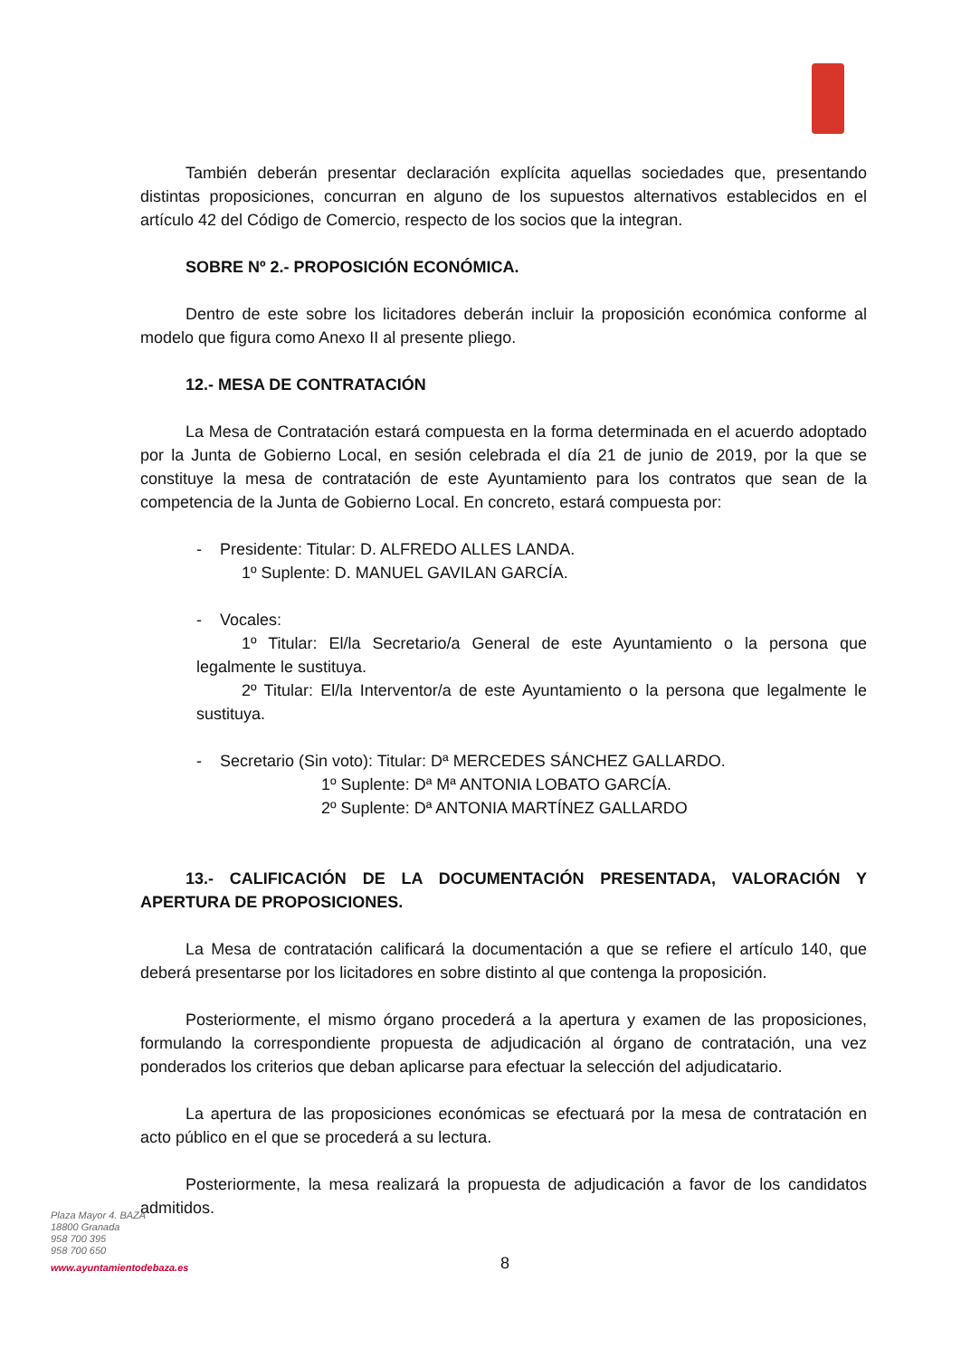También deberán presentar declaración explícita aquellas sociedades que, presentando distintas proposiciones, concurran en alguno de los supuestos alternativos establecidos en el artículo 42 del Código de Comercio, respecto de los socios que la integran.
SOBRE Nº 2.- PROPOSICIÓN ECONÓMICA.
Dentro de este sobre los licitadores deberán incluir la proposición económica conforme al modelo que figura como Anexo II al presente pliego.
12.- MESA DE CONTRATACIÓN
La Mesa de Contratación estará compuesta en la forma determinada en el acuerdo adoptado por la Junta de Gobierno Local, en sesión celebrada el día 21 de junio de 2019, por la que se constituye la mesa de contratación de este Ayuntamiento para los contratos que sean de la competencia de la Junta de Gobierno Local. En concreto, estará compuesta por:
- Presidente: Titular: D. ALFREDO ALLES LANDA.
1º Suplente: D. MANUEL GAVILAN GARCÍA.
- Vocales:
1º Titular: El/la Secretario/a General de este Ayuntamiento o la persona que legalmente le sustituya.
2º Titular: El/la Interventor/a de este Ayuntamiento o la persona que legalmente le sustituya.
- Secretario (Sin voto): Titular: Dª MERCEDES SÁNCHEZ GALLARDO.
1º Suplente: Dª Mª ANTONIA LOBATO GARCÍA.
2º Suplente: Dª ANTONIA MARTÍNEZ GALLARDO
13.- CALIFICACIÓN DE LA DOCUMENTACIÓN PRESENTADA, VALORACIÓN Y APERTURA DE PROPOSICIONES.
La Mesa de contratación calificará la documentación a que se refiere el artículo 140, que deberá presentarse por los licitadores en sobre distinto al que contenga la proposición.
Posteriormente, el mismo órgano procederá a la apertura y examen de las proposiciones, formulando la correspondiente propuesta de adjudicación al órgano de contratación, una vez ponderados los criterios que deban aplicarse para efectuar la selección del adjudicatario.
La apertura de las proposiciones económicas se efectuará por la mesa de contratación en acto público en el que se procederá a su lectura.
Posteriormente, la mesa realizará la propuesta de adjudicación a favor de los candidatos admitidos.
Plaza Mayor 4. BAZA
18800 Granada
958 700 395
958 700 650
www.ayuntamientodebaza.es
8